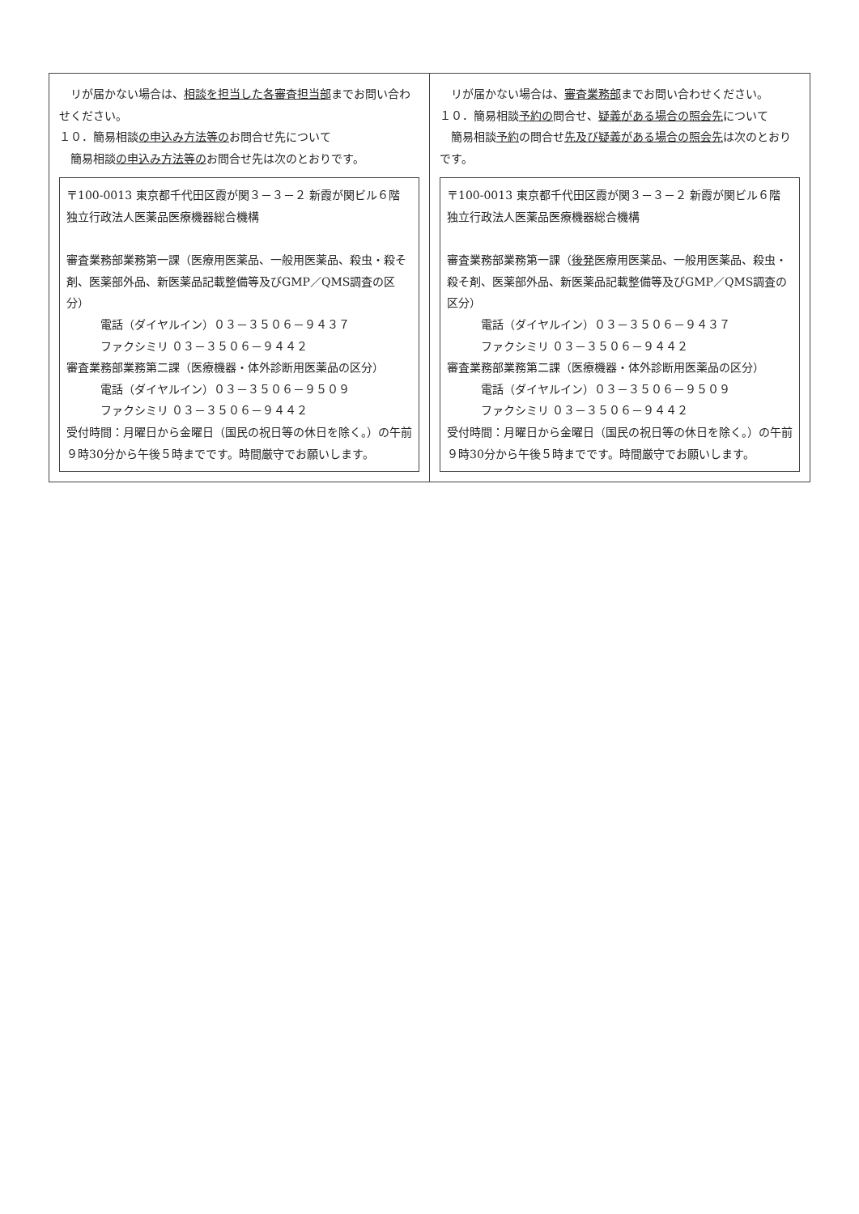| リが届かない場合は、 相談を担当した各審査担当部 までお問い合わせください。 １０．簡易相談 の申込み方法等の お問合せ先について 簡易相談 の申込み方法等の お問合せ先は次のとおりです。 〒100-0013 東京都千代田区霞が関３－３－２ 新霞が関ビル６階 独立行政法人医薬品医療機器総合機構 審査業務部業務第一課（医療用医薬品、一般用医薬品、殺虫・殺そ剤、医薬部外品、新医薬品記載整備等及びGMP／QMS調査の区分） 電話（ダイヤルイン）０３－３５０６－９４３７ ファクシミリ ０３－３５０６－９４４２ 審査業務部業務第二課（医療機器・体外診断用医薬品の区分） 電話（ダイヤルイン）０３－３５０６－９５０９ ファクシミリ ０３－３５０６－９４４２ 受付時間：月曜日から金曜日（国民の祝日等の休日を除く。）の午前９時30分から午後５時までです。時間厳守でお願いします。 | リが届かない場合は、 審査業務部 までお問い合わせください。 １０．簡易相談 予約の 問合せ、 疑義がある場合の照会先 について 簡易相談 予約 の問合せ 先及び疑義がある場合の照会先 は次のとおりです。 〒100-0013 東京都千代田区霞が関３－３－２ 新霞が関ビル６階 独立行政法人医薬品医療機器総合機構 審査業務部業務第一課（ 後発 医療用医薬品、一般用医薬品、殺虫・殺そ剤、医薬部外品、新医薬品記載整備等及びGMP／QMS調査の区分） 電話（ダイヤルイン）０３－３５０６－９４３７ ファクシミリ ０３－３５０６－９４４２ 審査業務部業務第二課（医療機器・体外診断用医薬品の区分） 電話（ダイヤルイン）０３－３５０６－９５０９ ファクシミリ ０３－３５０６－９４４２ 受付時間：月曜日から金曜日（国民の祝日等の休日を除く。）の午前９時30分から午後５時までです。時間厳守でお願いします。 |